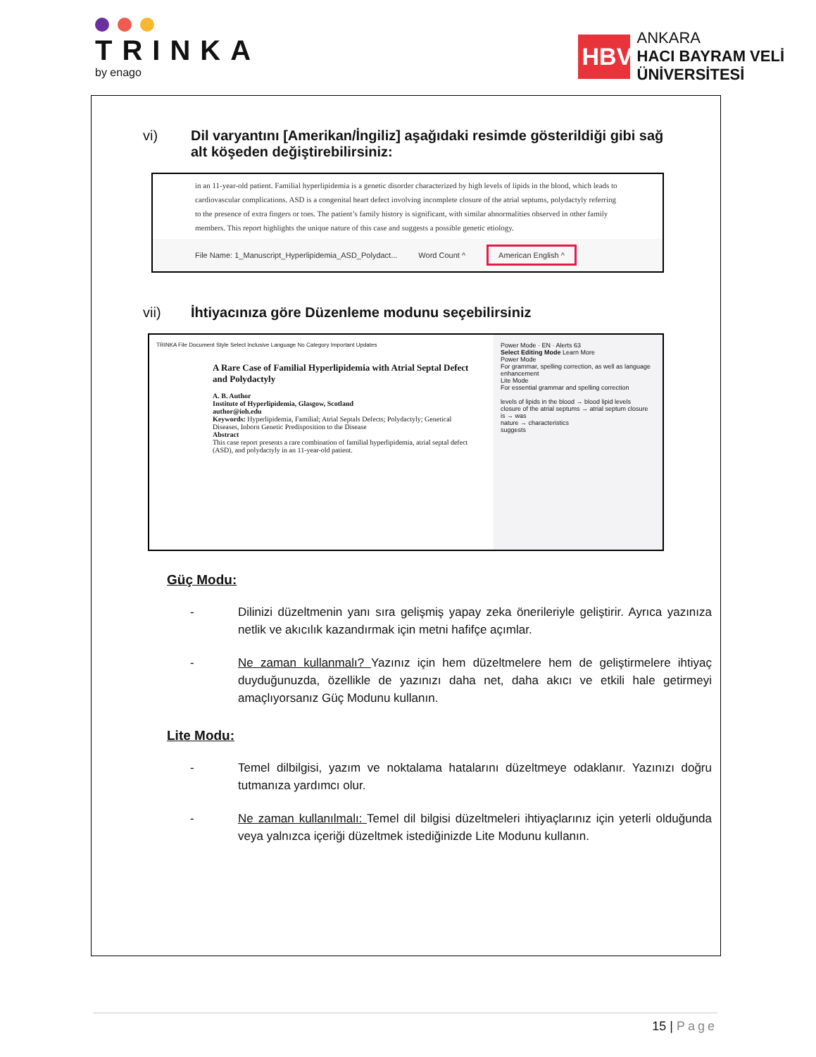TRINKA
by enago
HBV
ANKARA
HACI BAYRAM VELİ
ÜNİVERSİTESİ
vi) Dil varyantını [Amerikan/İngiliz] aşağıdaki resimde gösterildiği gibi sağ alt köşeden değiştirebilirsiniz:
in an 11-year-old patient. Familial hyperlipidemia is a genetic disorder characterized by high levels of lipids in the blood, which leads to cardiovascular complications. ASD is a congenital heart defect involving incomplete closure of the atrial septums, polydactyly referring to the presence of extra fingers or toes. The patient’s family history is significant, with similar abnormalities observed in other family members. This report highlights the unique nature of this case and suggests a possible genetic etiology.
File Name: 1_Manuscript_Hyperlipidemia_ASD_Polydact... Word Count ^ American English ^
vii) İhtiyacınıza göre Düzenleme modunu seçebilirsiniz
TRINKA File Document Style Select Inclusive Language No Category Important Updates
A Rare Case of Familial Hyperlipidemia with Atrial Septal Defect and Polydactyly
A. B. Author
Institute of Hyperlipidemia, Glasgow, Scotland
author@ioh.edu
Keywords: Hyperlipidemia, Familial; Atrial Septals Defects; Polydactyly; Genetical Diseases, Inborn Genetic Predisposition to the Disease
Abstract
This case report presents a rare combination of familial hyperlipidemia, atrial septal defect (ASD), and polydactyly in an 11-year-old patient.
Power Mode · EN · Alerts 63
Select Editing Mode Learn More
Power Mode
For grammar, spelling correction, as well as language enhancement
Lite Mode
For essential grammar and spelling correction
levels of lipids in the blood → blood lipid levels
closure of the atrial septums → atrial septum closure
is → was
nature → characteristics
suggests
Güç Modu:
- Dilinizi düzeltmenin yanı sıra gelişmiş yapay zeka önerileriyle geliştirir. Ayrıca yazınıza netlik ve akıcılık kazandırmak için metni hafifçe açımlar.
- Ne zaman kullanmalı? Yazınız için hem düzeltmelere hem de geliştirmelere ihtiyaç duyduğunuzda, özellikle de yazınızı daha net, daha akıcı ve etkili hale getirmeyi amaçlıyorsanız Güç Modunu kullanın.
Lite Modu:
- Temel dilbilgisi, yazım ve noktalama hatalarını düzeltmeye odaklanır. Yazınızı doğru tutmanıza yardımcı olur.
- Ne zaman kullanılmalı: Temel dil bilgisi düzeltmeleri ihtiyaçlarınız için yeterli olduğunda veya yalnızca içeriği düzeltmek istediğinizde Lite Modunu kullanın.
15 | Page